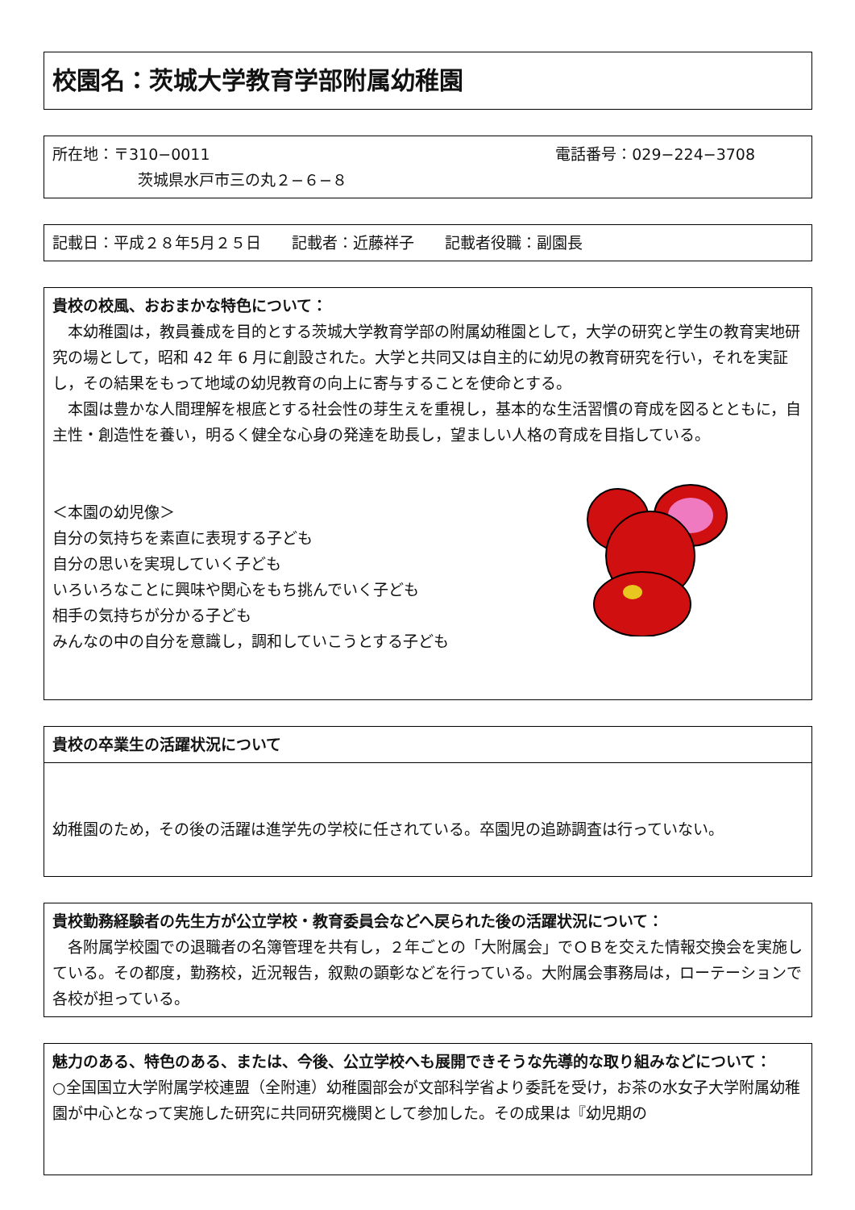校園名：茨城大学教育学部附属幼稚園
所在地：〒310−0011 電話番号：029−224−3708
茨城県水戸市三の丸２−６−８
記載日：平成２８年5月２５日　　記載者：近藤祥子　　記載者役職：副園長
貴校の校風、おおまかな特色について：
　本幼稚園は，教員養成を目的とする茨城大学教育学部の附属幼稚園として，大学の研究と学生の教育実地研究の場として，昭和 42 年 6 月に創設された。大学と共同又は自主的に幼児の教育研究を行い，それを実証し，その結果をもって地域の幼児教育の向上に寄与することを使命とする。
　本園は豊かな人間理解を根底とする社会性の芽生えを重視し，基本的な生活習慣の育成を図るとともに，自主性・創造性を養い，明るく健全な心身の発達を助長し，望ましい人格の育成を目指している。
＜本園の幼児像＞
自分の気持ちを素直に表現する子ども
自分の思いを実現していく子ども
いろいろなことに興味や関心をもち挑んでいく子ども
相手の気持ちが分かる子ども
みんなの中の自分を意識し，調和していこうとする子ども
貴校の卒業生の活躍状況について
幼稚園のため，その後の活躍は進学先の学校に任されている。卒園児の追跡調査は行っていない。
貴校勤務経験者の先生方が公立学校・教育委員会などへ戻られた後の活躍状況について：
　各附属学校園での退職者の名簿管理を共有し，２年ごとの「大附属会」でＯＢを交えた情報交換会を実施している。その都度，勤務校，近況報告，叙勲の顕彰などを行っている。大附属会事務局は，ローテーションで各校が担っている。
魅力のある、特色のある、または、今後、公立学校へも展開できそうな先導的な取り組みなどについて：
○全国国立大学附属学校連盟（全附連）幼稚園部会が文部科学省より委託を受け，お茶の水女子大学附属幼稚園が中心となって実施した研究に共同研究機関として参加した。その成果は『幼児期の